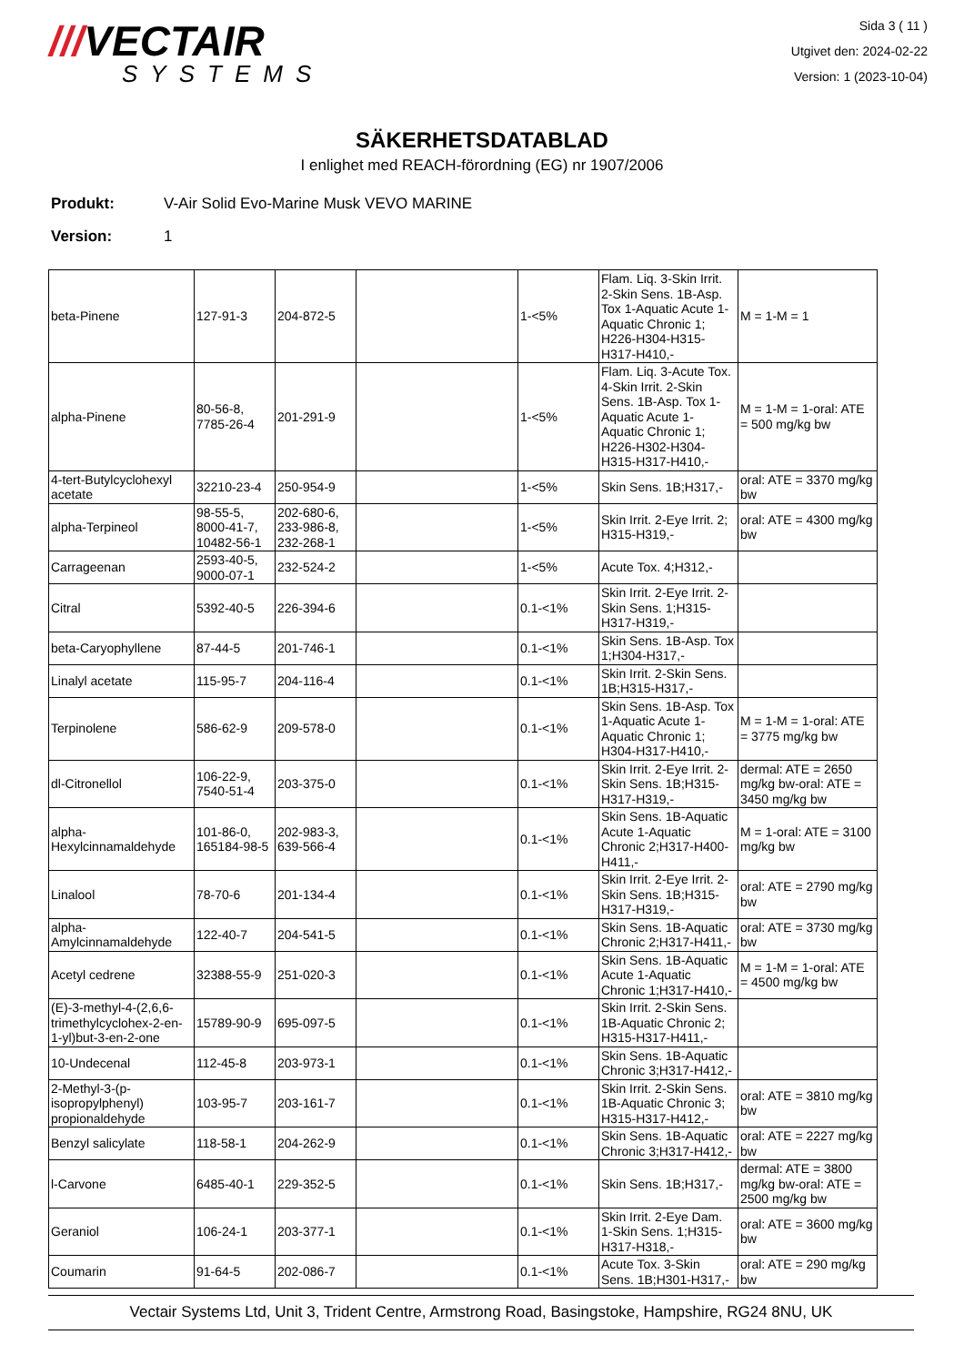///VECTAIR
SYSTEMS
Sida 3 ( 11 )
Utgivet den: 2024-02-22
Version: 1 (2023-10-04)
SÄKERHETSDATABLAD
I enlighet med REACH-förordning (EG) nr 1907/2006
Produkt: V-Air Solid Evo-Marine Musk VEVO MARINE
Version: 1
| beta-Pinene | 127-91-3 | 204-872-5 | | 1-<5% | Flam. Liq. 3-Skin Irrit. 2-Skin Sens. 1B-Asp. Tox 1-Aquatic Acute 1-Aquatic Chronic 1; H226-H304-H315-H317-H410,- | M = 1-M = 1 |
| alpha-Pinene | 80-56-8, 7785-26-4 | 201-291-9 | | 1-<5% | Flam. Liq. 3-Acute Tox. 4-Skin Irrit. 2-Skin Sens. 1B-Asp. Tox 1-Aquatic Acute 1-Aquatic Chronic 1; H226-H302-H304-H315-H317-H410,- | M = 1-M = 1-oral: ATE = 500 mg/kg bw |
| 4-tert-Butylcyclohexyl acetate | 32210-23-4 | 250-954-9 | | 1-<5% | Skin Sens. 1B;H317,- | oral: ATE = 3370 mg/kg bw |
| alpha-Terpineol | 98-55-5, 8000-41-7, 10482-56-1 | 202-680-6, 233-986-8, 232-268-1 | | 1-<5% | Skin Irrit. 2-Eye Irrit. 2; H315-H319,- | oral: ATE = 4300 mg/kg bw |
| Carrageenan | 2593-40-5, 9000-07-1 | 232-524-2 | | 1-<5% | Acute Tox. 4;H312,- | |
| Citral | 5392-40-5 | 226-394-6 | | 0.1-<1% | Skin Irrit. 2-Eye Irrit. 2-Skin Sens. 1;H315-H317-H319,- | |
| beta-Caryophyllene | 87-44-5 | 201-746-1 | | 0.1-<1% | Skin Sens. 1B-Asp. Tox 1;H304-H317,- | |
| Linalyl acetate | 115-95-7 | 204-116-4 | | 0.1-<1% | Skin Irrit. 2-Skin Sens. 1B;H315-H317,- | |
| Terpinolene | 586-62-9 | 209-578-0 | | 0.1-<1% | Skin Sens. 1B-Asp. Tox 1-Aquatic Acute 1-Aquatic Chronic 1; H304-H317-H410,- | M = 1-M = 1-oral: ATE = 3775 mg/kg bw |
| dl-Citronellol | 106-22-9, 7540-51-4 | 203-375-0 | | 0.1-<1% | Skin Irrit. 2-Eye Irrit. 2-Skin Sens. 1B;H315-H317-H319,- | dermal: ATE = 2650 mg/kg bw-oral: ATE = 3450 mg/kg bw |
| alpha-Hexylcinnamaldehyde | 101-86-0, 165184-98-5 | 202-983-3, 639-566-4 | | 0.1-<1% | Skin Sens. 1B-Aquatic Acute 1-Aquatic Chronic 2;H317-H400-H411,- | M = 1-oral: ATE = 3100 mg/kg bw |
| Linalool | 78-70-6 | 201-134-4 | | 0.1-<1% | Skin Irrit. 2-Eye Irrit. 2-Skin Sens. 1B;H315-H317-H319,- | oral: ATE = 2790 mg/kg bw |
| alpha-Amylcinnamaldehyde | 122-40-7 | 204-541-5 | | 0.1-<1% | Skin Sens. 1B-Aquatic Chronic 2;H317-H411,- | oral: ATE = 3730 mg/kg bw |
| Acetyl cedrene | 32388-55-9 | 251-020-3 | | 0.1-<1% | Skin Sens. 1B-Aquatic Acute 1-Aquatic Chronic 1;H317-H410,- | M = 1-M = 1-oral: ATE = 4500 mg/kg bw |
| (E)-3-methyl-4-(2,6,6-trimethylcyclohex-2-en-1-yl)but-3-en-2-one | 15789-90-9 | 695-097-5 | | 0.1-<1% | Skin Irrit. 2-Skin Sens. 1B-Aquatic Chronic 2; H315-H317-H411,- | |
| 10-Undecenal | 112-45-8 | 203-973-1 | | 0.1-<1% | Skin Sens. 1B-Aquatic Chronic 3;H317-H412,- | |
| 2-Methyl-3-(p-isopropylphenyl) propionaldehyde | 103-95-7 | 203-161-7 | | 0.1-<1% | Skin Irrit. 2-Skin Sens. 1B-Aquatic Chronic 3; H315-H317-H412,- | oral: ATE = 3810 mg/kg bw |
| Benzyl salicylate | 118-58-1 | 204-262-9 | | 0.1-<1% | Skin Sens. 1B-Aquatic Chronic 3;H317-H412,- | oral: ATE = 2227 mg/kg bw |
| l-Carvone | 6485-40-1 | 229-352-5 | | 0.1-<1% | Skin Sens. 1B;H317,- | dermal: ATE = 3800 mg/kg bw-oral: ATE = 2500 mg/kg bw |
| Geraniol | 106-24-1 | 203-377-1 | | 0.1-<1% | Skin Irrit. 2-Eye Dam. 1-Skin Sens. 1;H315-H317-H318,- | oral: ATE = 3600 mg/kg bw |
| Coumarin | 91-64-5 | 202-086-7 | | 0.1-<1% | Acute Tox. 3-Skin Sens. 1B;H301-H317,- | oral: ATE = 290 mg/kg bw |
Vectair Systems Ltd, Unit 3, Trident Centre, Armstrong Road, Basingstoke, Hampshire, RG24 8NU, UK